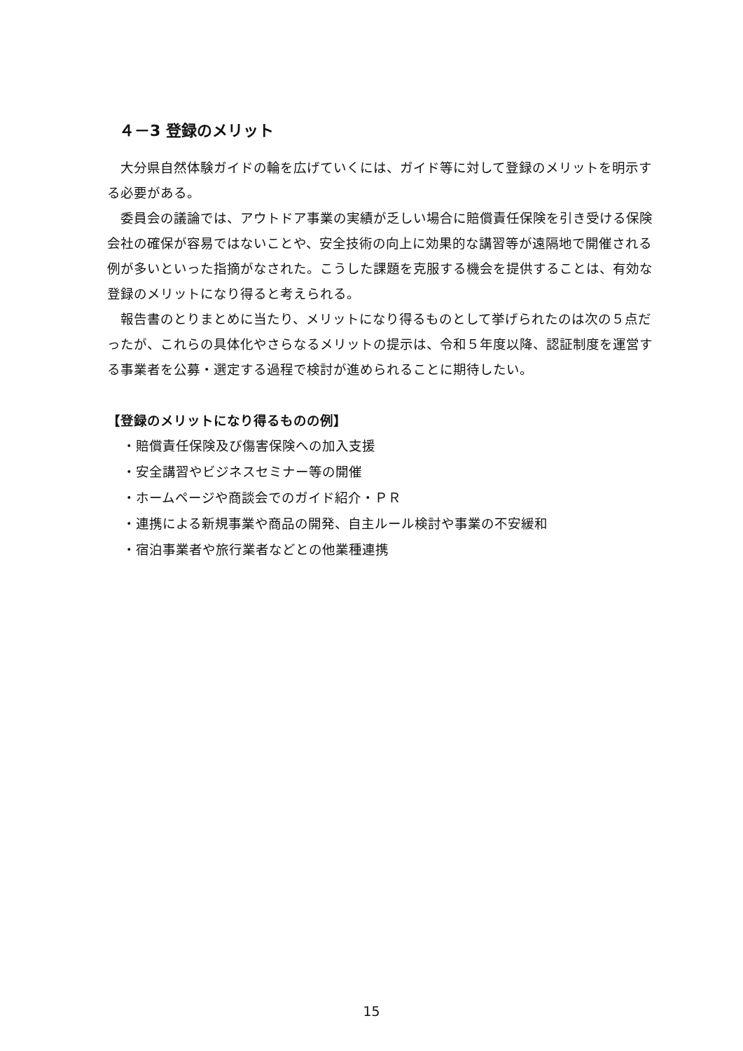４－3 登録のメリット
大分県自然体験ガイドの輪を広げていくには、ガイド等に対して登録のメリットを明示する必要がある。
委員会の議論では、アウトドア事業の実績が乏しい場合に賠償責任保険を引き受ける保険会社の確保が容易ではないことや、安全技術の向上に効果的な講習等が遠隔地で開催される例が多いといった指摘がなされた。こうした課題を克服する機会を提供することは、有効な登録のメリットになり得ると考えられる。
報告書のとりまとめに当たり、メリットになり得るものとして挙げられたのは次の５点だったが、これらの具体化やさらなるメリットの提示は、令和５年度以降、認証制度を運営する事業者を公募・選定する過程で検討が進められることに期待したい。
【登録のメリットになり得るものの例】
・賠償責任保険及び傷害保険への加入支援
・安全講習やビジネスセミナー等の開催
・ホームページや商談会でのガイド紹介・ＰＲ
・連携による新規事業や商品の開発、自主ルール検討や事業の不安緩和
・宿泊事業者や旅行業者などとの他業種連携
15